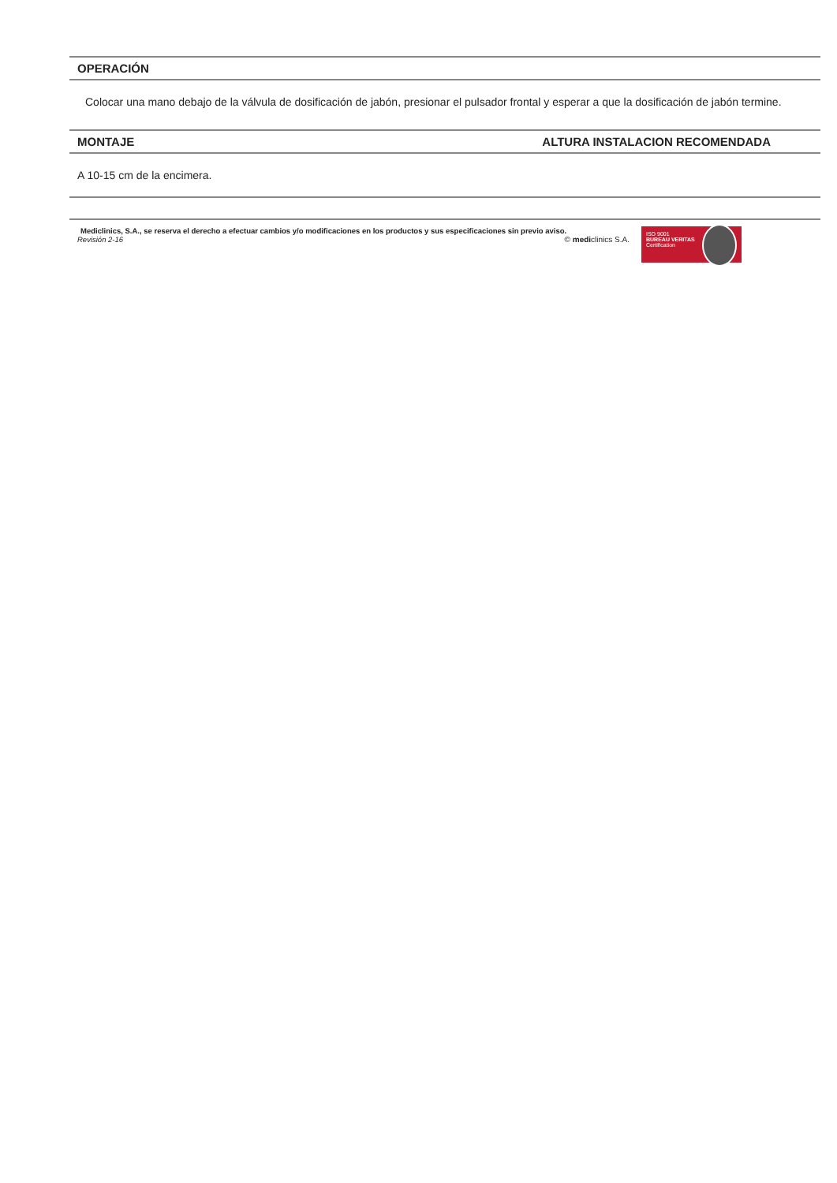OPERACIÓN
Colocar una mano debajo de la válvula de dosificación de jabón, presionar el pulsador frontal y esperar a que la dosificación de jabón termine.
MONTAJE ALTURA INSTALACION RECOMENDADA
A 10-15 cm de la encimera.
Mediclinics, S.A., se reserva el derecho a efectuar cambios y/o modificaciones en los productos y sus especificaciones sin previo aviso.
Revisión 2-16 © mediclinics S.A.
ISO 9001
BUREAU VERITAS
Certification